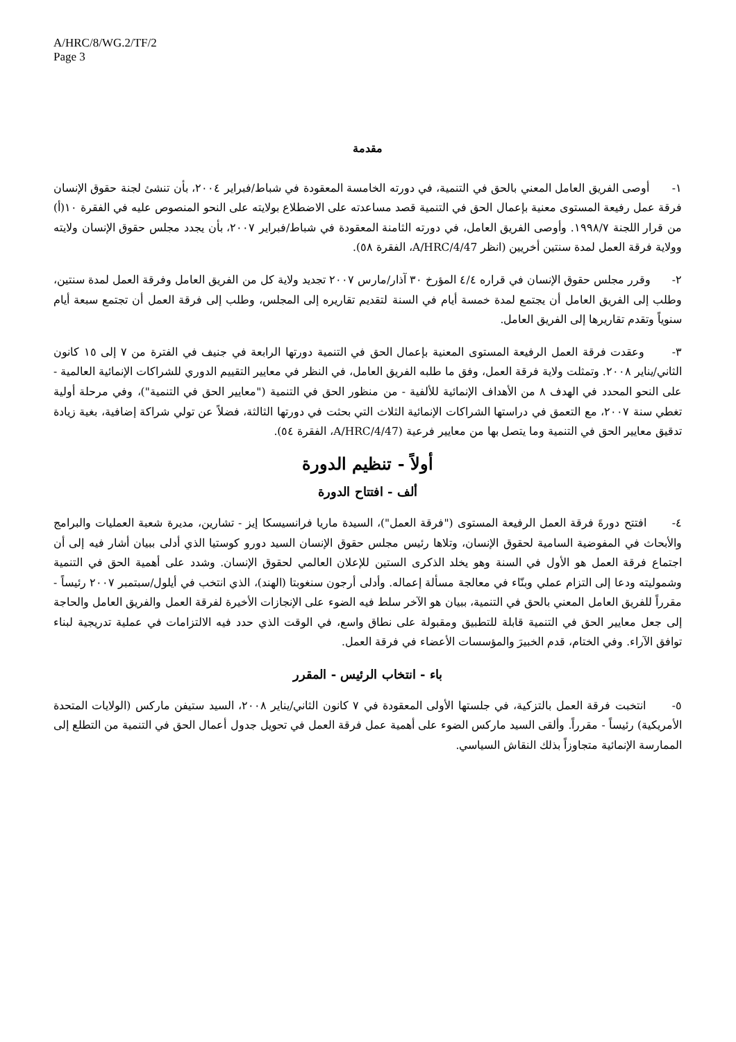A/HRC/8/WG.2/TF/2
Page 3
مقدمة
١- أوصى الفريق العامل المعني بالحق في التنمية، في دورته الخامسة المعقودة في شباط/فبراير ٢٠٠٤، بأن تنشئ لجنة حقوق الإنسان فرقة عمل رفيعة المستوى معنية بإعمال الحق في التنمية قصد مساعدته على الاضطلاع بولايته على النحو المنصوص عليه في الفقرة ١٠(أ) من قرار اللجنة ١٩٩٨/٧. وأوصى الفريق العامل، في دورته الثامنة المعقودة في شباط/فبراير ٢٠٠٧، بأن يجدد مجلس حقوق الإنسان ولايته وولاية فرقة العمل لمدة سنتين أخريين (انظر A/HRC/4/47، الفقرة ٥٨).
٢- وقرر مجلس حقوق الإنسان في قراره ٤/٤ المؤرخ ٣٠ آذار/مارس ٢٠٠٧ تجديد ولاية كل من الفريق العامل وفرقة العمل لمدة سنتين، وطلب إلى الفريق العامل أن يجتمع لمدة خمسة أيام في السنة لتقديم تقاريره إلى المجلس، وطلب إلى فرقة العمل أن تجتمع سبعة أيام سنوياً وتقدم تقاريرها إلى الفريق العامل.
٣- وعقدت فرقة العمل الرفيعة المستوى المعنية بإعمال الحق في التنمية دورتها الرابعة في جنيف في الفترة من ٧ إلى ١٥ كانون الثاني/يناير ٢٠٠٨. وتمثلت ولاية فرقة العمل، وفق ما طلبه الفريق العامل، في النظر في معايير التقييم الدوري للشراكات الإنمائية العالمية - على النحو المحدد في الهدف ٨ من الأهداف الإنمائية للألفية - من منظور الحق في التنمية ("معايير الحق في التنمية")، وفي مرحلة أولية تغطي سنة ٢٠٠٧، مع التعمق في دراستها الشراكات الإنمائية الثلاث التي بحثت في دورتها الثالثة، فضلاً عن تولي شراكة إضافية، بغية زيادة تدقيق معايير الحق في التنمية وما يتصل بها من معايير فرعية (A/HRC/4/47، الفقرة ٥٤).
أولاً - تنظيم الدورة
ألف - افتتاح الدورة
٤- افتتح دورةَ فرقة العمل الرفيعة المستوى ("فرقة العمل")، السيدة ماريا فرانسيسكا إيز - تشارين، مديرة شعبة العمليات والبرامج والأبحاث في المفوضية السامية لحقوق الإنسان، وتلاها رئيس مجلس حقوق الإنسان السيد دورو كوستيا الذي أدلى ببيان أشار فيه إلى أن اجتماع فرقة العمل هو الأول في السنة وهو يخلد الذكرى الستين للإعلان العالمي لحقوق الإنسان. وشدد على أهمية الحق في التنمية وشموليته ودعا إلى التزام عملي وبنّاء في معالجة مسألة إعماله. وأدلى أرجون سنغوبتا (الهند)، الذي انتخب في أيلول/سبتمبر ٢٠٠٧ رئيساً - مقرراً للفريق العامل المعني بالحق في التنمية، ببيان هو الآخر سلط فيه الضوء على الإنجازات الأخيرة لفرقة العمل والفريق العامل والحاجة إلى جعل معايير الحق في التنمية قابلة للتطبيق ومقبولة على نطاق واسع، في الوقت الذي حدد فيه الالتزامات في عملية تدريجية لبناء توافق الآراء. وفي الختام، قدم الخبيرَ والمؤسسات الأعضاء في فرقة العمل.
باء - انتخاب الرئيس - المقرر
٥- انتخبت فرقة العمل بالتزكية، في جلستها الأولى المعقودة في ٧ كانون الثاني/يناير ٢٠٠٨، السيد ستيفن ماركس (الولايات المتحدة الأمريكية) رئيساً - مقرراً. وألقى السيد ماركس الضوء على أهمية عمل فرقة العمل في تحويل جدول أعمال الحق في التنمية من التطلع إلى الممارسة الإنمائية متجاوزاً بذلك النقاش السياسي.